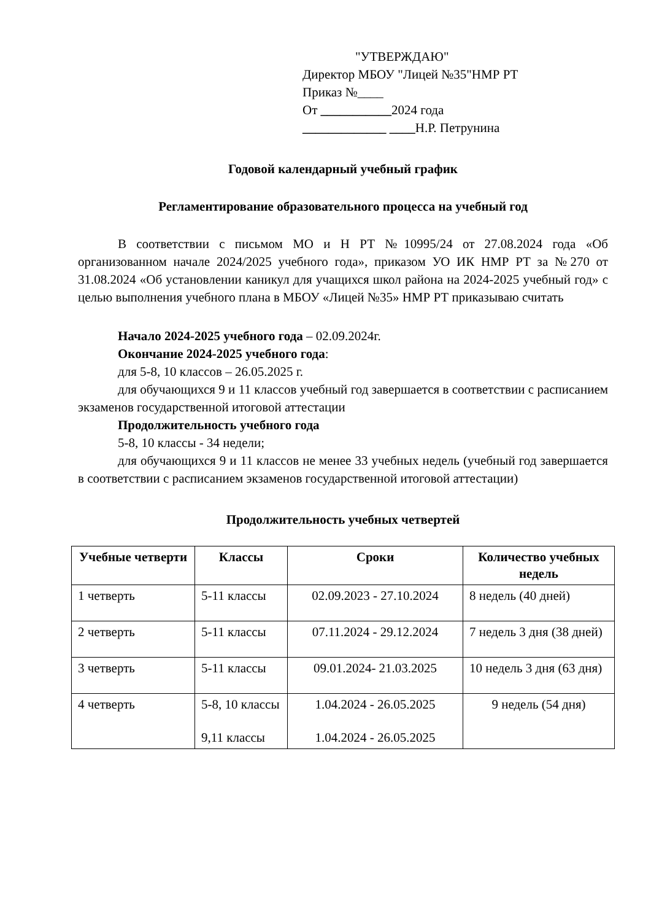"УТВЕРЖДАЮ"
Директор МБОУ "Лицей №35"НМР РТ
Приказ №____
От ___________2024 года
_____________ ____Н.Р. Петрунина
Годовой календарный учебный график
Регламентирование образовательного процесса на учебный год
В соответствии с письмом МО и Н РТ №10995/24 от 27.08.2024 года «Об организованном начале 2024/2025 учебного года», приказом УО ИК НМР РТ за №270 от 31.08.2024 «Об установлении каникул для учащихся школ района на 2024-2025 учебный год» с целью выполнения учебного плана в МБОУ «Лицей №35» НМР РТ приказываю считать
Начало 2024-2025 учебного года – 02.09.2024г.
Окончание 2024-2025 учебного года:
для 5-8, 10 классов – 26.05.2025 г.
для обучающихся 9 и 11 классов учебный год завершается в соответствии с расписанием экзаменов государственной итоговой аттестации
Продолжительность учебного года
5-8, 10 классы - 34 недели;
для обучающихся 9 и 11 классов не менее 33 учебных недель (учебный год завершается в соответствии с расписанием экзаменов государственной итоговой аттестации)
Продолжительность учебных четвертей
| Учебные четверти | Классы | Сроки | Количество учебных недель |
| --- | --- | --- | --- |
| 1 четверть | 5-11 классы | 02.09.2023 - 27.10.2024 | 8 недель (40 дней) |
| 2 четверть | 5-11 классы | 07.11.2024 - 29.12.2024 | 7 недель 3 дня (38 дней) |
| 3 четверть | 5-11 классы | 09.01.2024- 21.03.2025 | 10 недель 3 дня (63 дня) |
| 4 четверть | 5-8, 10 классы 9,11 классы | 1.04.2024 - 26.05.2025 1.04.2024 - 26.05.2025 | 9 недель (54 дня) |